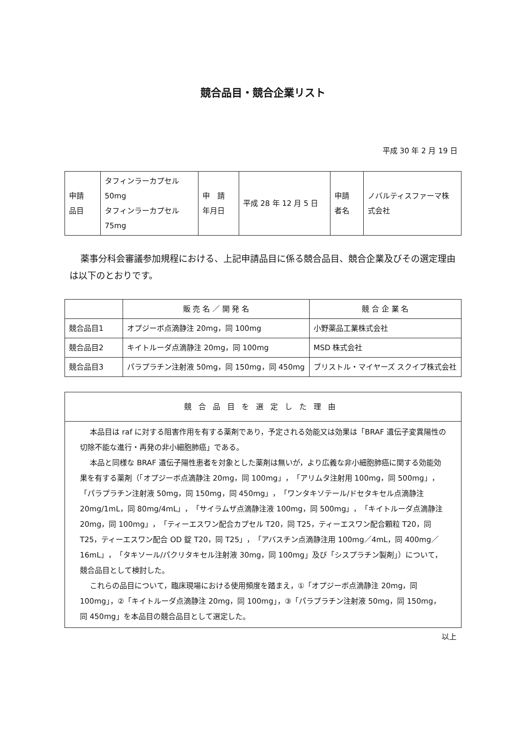競合品目・競合企業リスト
平成 30 年 2 月 19 日
| 申請 品目 | タフィンラーカプセル 50mg タフィンラーカプセル 75mg | 申 請 年月日 | 平成 28 年 12 月 5 日 | 申請 者名 | ノバルティスファーマ株 式会社 |
薬事分科会審議参加規程における、上記申請品目に係る競合品目、競合企業及びその選定理由は以下のとおりです。
| | 販 売 名 ／ 開 発 名 | 競 合 企 業 名 |
| --- | --- | --- |
| 競合品目1 | オプジーボ点滴静注 20mg，同 100mg | 小野薬品工業株式会社 |
| 競合品目2 | キイトルーダ点滴静注 20mg，同 100mg | MSD 株式会社 |
| 競合品目3 | パラプラチン注射液 50mg，同 150mg，同 450mg | ブリストル・マイヤーズ スクイブ株式会社 |
| 競合品目を選定した理由 |
| --- |
| 本品目は raf に対する阻害作用を有する薬剤であり，予定される効能又は効果は「BRAF 遺伝子変異陽性の切除不能な進行・再発の非小細胞肺癌」である。 本品と同様な BRAF 遺伝子陽性患者を対象とした薬剤は無いが，より広義な非小細胞肺癌に関する効能効果を有する薬剤（「オプジーボ点滴静注 20mg，同 100mg」，「アリムタ注射用 100mg，同 500mg」，「パラプラチン注射液 50mg，同 150mg，同 450mg」，「ワンタキソテール/ドセタキセル点滴静注 20mg/1mL，同 80mg/4mL」，「サイラムザ点滴静注液 100mg，同 500mg」，「キイトルーダ点滴静注 20mg，同 100mg」，「ティーエスワン配合カプセル T20，同 T25，ティーエスワン配合顆粒 T20，同 T25，ティーエスワン配合 OD 錠 T20，同 T25」，「アバスチン点滴静注用 100mg／4mL，同 400mg／16mL」，「タキソール/パクリタキセル注射液 30mg，同 100mg」及び「シスプラチン製剤」）について，競合品目として検討した。 これらの品目について，臨床現場における使用頻度を踏まえ，①「オプジーボ点滴静注 20mg，同 100mg」，②「キイトルーダ点滴静注 20mg，同 100mg」，③「パラプラチン注射液 50mg，同 150mg，同 450mg」を本品目の競合品目として選定した。 |
以上